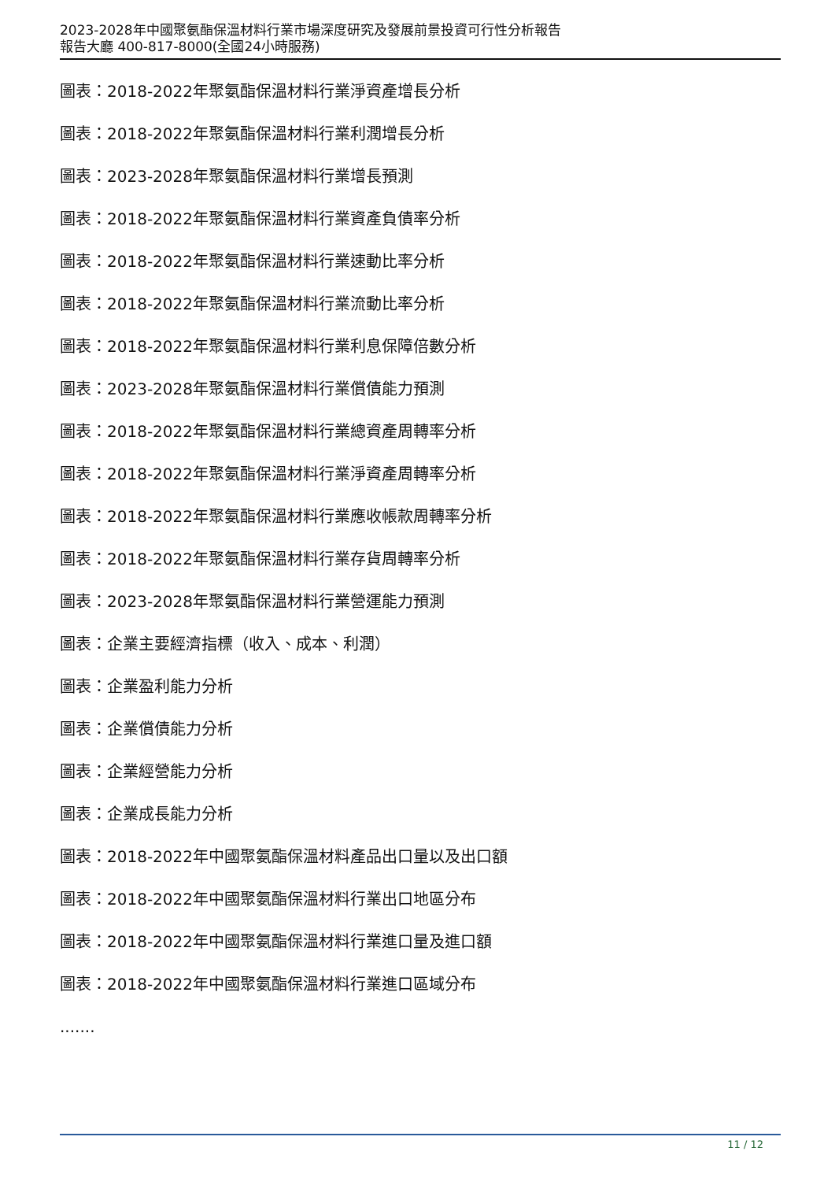2023-2028年中國聚氨酯保溫材料行業市場深度研究及發展前景投資可行性分析報告
報告大廳 400-817-8000(全國24小時服務)
圖表：2018-2022年聚氨酯保溫材料行業淨資產增長分析
圖表：2018-2022年聚氨酯保溫材料行業利潤增長分析
圖表：2023-2028年聚氨酯保溫材料行業增長預測
圖表：2018-2022年聚氨酯保溫材料行業資產負債率分析
圖表：2018-2022年聚氨酯保溫材料行業速動比率分析
圖表：2018-2022年聚氨酯保溫材料行業流動比率分析
圖表：2018-2022年聚氨酯保溫材料行業利息保障倍數分析
圖表：2023-2028年聚氨酯保溫材料行業償債能力預測
圖表：2018-2022年聚氨酯保溫材料行業總資產周轉率分析
圖表：2018-2022年聚氨酯保溫材料行業淨資產周轉率分析
圖表：2018-2022年聚氨酯保溫材料行業應收帳款周轉率分析
圖表：2018-2022年聚氨酯保溫材料行業存貨周轉率分析
圖表：2023-2028年聚氨酯保溫材料行業營運能力預測
圖表：企業主要經濟指標（收入、成本、利潤）
圖表：企業盈利能力分析
圖表：企業償債能力分析
圖表：企業經營能力分析
圖表：企業成長能力分析
圖表：2018-2022年中國聚氨酯保溫材料產品出口量以及出口額
圖表：2018-2022年中國聚氨酯保溫材料行業出口地區分布
圖表：2018-2022年中國聚氨酯保溫材料行業進口量及進口額
圖表：2018-2022年中國聚氨酯保溫材料行業進口區域分布
.......
11 / 12